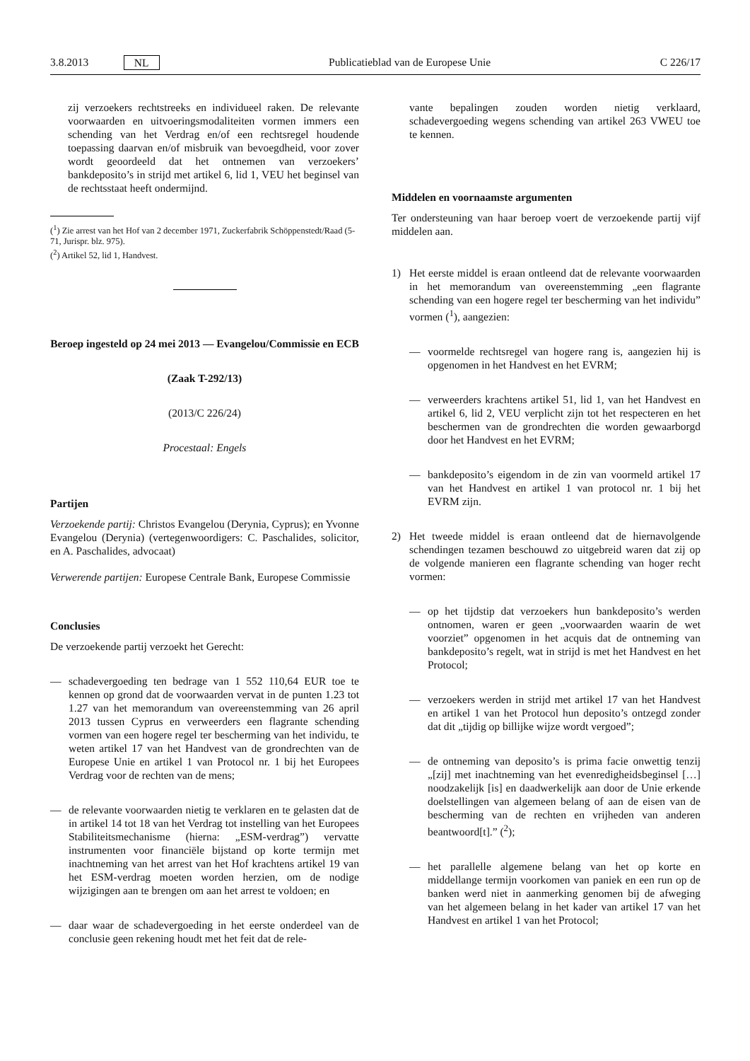3.8.2013 NL Publicatieblad van de Europese Unie C 226/17
zij verzoekers rechtstreeks en individueel raken. De relevante voorwaarden en uitvoeringsmodaliteiten vormen immers een schending van het Verdrag en/of een rechtsregel houdende toepassing daarvan en/of misbruik van bevoegdheid, voor zover wordt geoordeeld dat het ontnemen van verzoekers’ bankdeposito’s in strijd met artikel 6, lid 1, VEU het beginsel van de rechtsstaat heeft ondermijnd.
(<sup>1</sup>) Zie arrest van het Hof van 2 december 1971, Zuckerfabrik Schöppenstedt/Raad (5-71, Jurispr. blz. 975).
(<sup>2</sup>) Artikel 52, lid 1, Handvest.
Beroep ingesteld op 24 mei 2013 — Evangelou/Commissie en ECB
(Zaak T-292/13)
(2013/C 226/24)
Procestaal: Engels
Partijen
Verzoekende partij: Christos Evangelou (Derynia, Cyprus); en Yvonne Evangelou (Derynia) (vertegenwoordigers: C. Paschalides, solicitor, en A. Paschalides, advocaat)
Verwerende partijen: Europese Centrale Bank, Europese Commissie
Conclusies
De verzoekende partij verzoekt het Gerecht:
— schadevergoeding ten bedrage van 1 552 110,64 EUR toe te kennen op grond dat de voorwaarden vervat in de punten 1.23 tot 1.27 van het memorandum van overeenstemming van 26 april 2013 tussen Cyprus en verweerders een flagrante schending vormen van een hogere regel ter bescherming van het individu, te weten artikel 17 van het Handvest van de grondrechten van de Europese Unie en artikel 1 van Protocol nr. 1 bij het Europees Verdrag voor de rechten van de mens;
— de relevante voorwaarden nietig te verklaren en te gelasten dat de in artikel 14 tot 18 van het Verdrag tot instelling van het Europees Stabiliteitsmechanisme (hierna: „ESM-verdrag”) vervatte instrumenten voor financiële bijstand op korte termijn met inachtneming van het arrest van het Hof krachtens artikel 19 van het ESM-verdrag moeten worden herzien, om de nodige wijzigingen aan te brengen om aan het arrest te voldoen; en
— daar waar de schadevergoeding in het eerste onderdeel van de conclusie geen rekening houdt met het feit dat de rele-
vante bepalingen zouden worden nietig verklaard, schadevergoeding wegens schending van artikel 263 VWEU toe te kennen.
Middelen en voornaamste argumenten
Ter ondersteuning van haar beroep voert de verzoekende partij vijf middelen aan.
1) Het eerste middel is eraan ontleend dat de relevante voorwaarden in het memorandum van overeenstemming „een flagrante schending van een hogere regel ter bescherming van het individu” vormen (<sup>1</sup>), aangezien:
— voormelde rechtsregel van hogere rang is, aangezien hij is opgenomen in het Handvest en het EVRM;
— verweerders krachtens artikel 51, lid 1, van het Handvest en artikel 6, lid 2, VEU verplicht zijn tot het respecteren en het beschermen van de grondrechten die worden gewaarborgd door het Handvest en het EVRM;
— bankdeposito’s eigendom in de zin van voormeld artikel 17 van het Handvest en artikel 1 van protocol nr. 1 bij het EVRM zijn.
2) Het tweede middel is eraan ontleend dat de hiernavolgende schendingen tezamen beschouwd zo uitgebreid waren dat zij op de volgende manieren een flagrante schending van hoger recht vormen:
— op het tijdstip dat verzoekers hun bankdeposito’s werden ontnomen, waren er geen „voorwaarden waarin de wet voorziet” opgenomen in het acquis dat de ontneming van bankdeposito’s regelt, wat in strijd is met het Handvest en het Protocol;
— verzoekers werden in strijd met artikel 17 van het Handvest en artikel 1 van het Protocol hun deposito’s ontzegd zonder dat dit „tijdig op billijke wijze wordt vergoed”;
— de ontneming van deposito’s is prima facie onwettig tenzij „[zij] met inachtneming van het evenredigheidsbeginsel […] noodzakelijk [is] en daadwerkelijk aan door de Unie erkende doelstellingen van algemeen belang of aan de eisen van de bescherming van de rechten en vrijheden van anderen beantwoord[t].” (<sup>2</sup>);
— het parallelle algemene belang van het op korte en middellange termijn voorkomen van paniek en een run op de banken werd niet in aanmerking genomen bij de afweging van het algemeen belang in het kader van artikel 17 van het Handvest en artikel 1 van het Protocol;